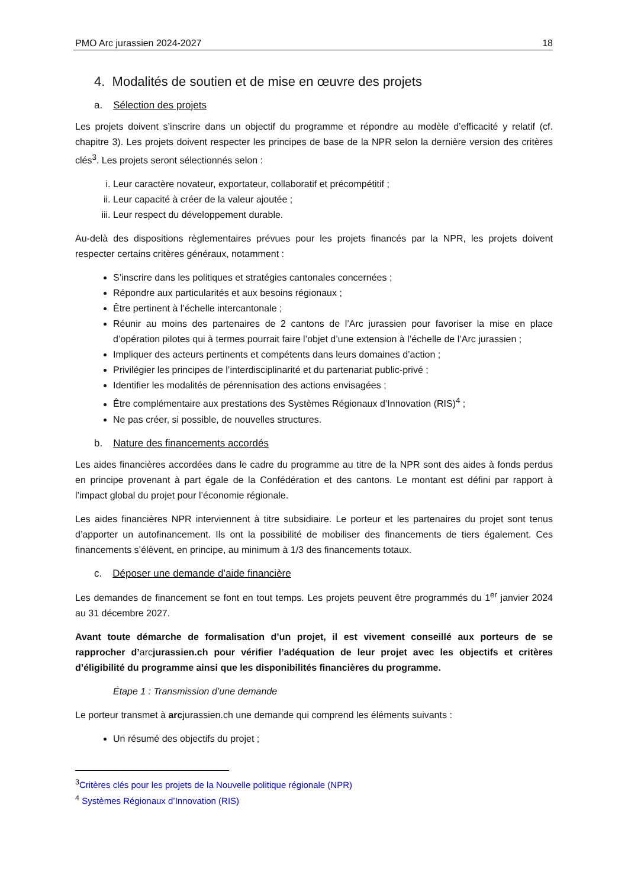PMO Arc jurassien 2024-2027 18
4. Modalités de soutien et de mise en œuvre des projets
a. Sélection des projets
Les projets doivent s’inscrire dans un objectif du programme et répondre au modèle d’efficacité y relatif (cf. chapitre 3). Les projets doivent respecter les principes de base de la NPR selon la dernière version des critères clés<sup>3</sup>. Les projets seront sélectionnés selon :
i. Leur caractère novateur, exportateur, collaboratif et précompétitif ;
ii. Leur capacité à créer de la valeur ajoutée ;
iii. Leur respect du développement durable.
Au-delà des dispositions règlementaires prévues pour les projets financés par la NPR, les projets doivent respecter certains critères généraux, notamment :
S’inscrire dans les politiques et stratégies cantonales concernées ;
Répondre aux particularités et aux besoins régionaux ;
Être pertinent à l’échelle intercantonale ;
Réunir au moins des partenaires de 2 cantons de l’Arc jurassien pour favoriser la mise en place d’opération pilotes qui à termes pourrait faire l’objet d’une extension à l’échelle de l’Arc jurassien ;
Impliquer des acteurs pertinents et compétents dans leurs domaines d’action ;
Privilégier les principes de l’interdisciplinarité et du partenariat public-privé ;
Identifier les modalités de pérennisation des actions envisagées ;
Être complémentaire aux prestations des Systèmes Régionaux d’Innovation (RIS)<sup>4</sup> ;
Ne pas créer, si possible, de nouvelles structures.
b. Nature des financements accordés
Les aides financières accordées dans le cadre du programme au titre de la NPR sont des aides à fonds perdus en principe provenant à part égale de la Confédération et des cantons. Le montant est défini par rapport à l’impact global du projet pour l’économie régionale.
Les aides financières NPR interviennent à titre subsidiaire. Le porteur et les partenaires du projet sont tenus d’apporter un autofinancement. Ils ont la possibilité de mobiliser des financements de tiers également. Ces financements s’élèvent, en principe, au minimum à 1/3 des financements totaux.
c. Déposer une demande d’aide financière
Les demandes de financement se font en tout temps. Les projets peuvent être programmés du 1<sup>er</sup> janvier 2024 au 31 décembre 2027.
Avant toute démarche de formalisation d’un projet, il est vivement conseillé aux porteurs de se rapprocher d’arcjurassien.ch pour vérifier l’adéquation de leur projet avec les objectifs et critères d’éligibilité du programme ainsi que les disponibilités financières du programme.
Étape 1 : Transmission d’une demande
Le porteur transmet à arcjurassien.ch une demande qui comprend les éléments suivants :
Un résumé des objectifs du projet ;
<sup>3</sup> Critères clés pour les projets de la Nouvelle politique régionale (NPR)
<sup>4</sup> Systèmes Régionaux d’Innovation (RIS)